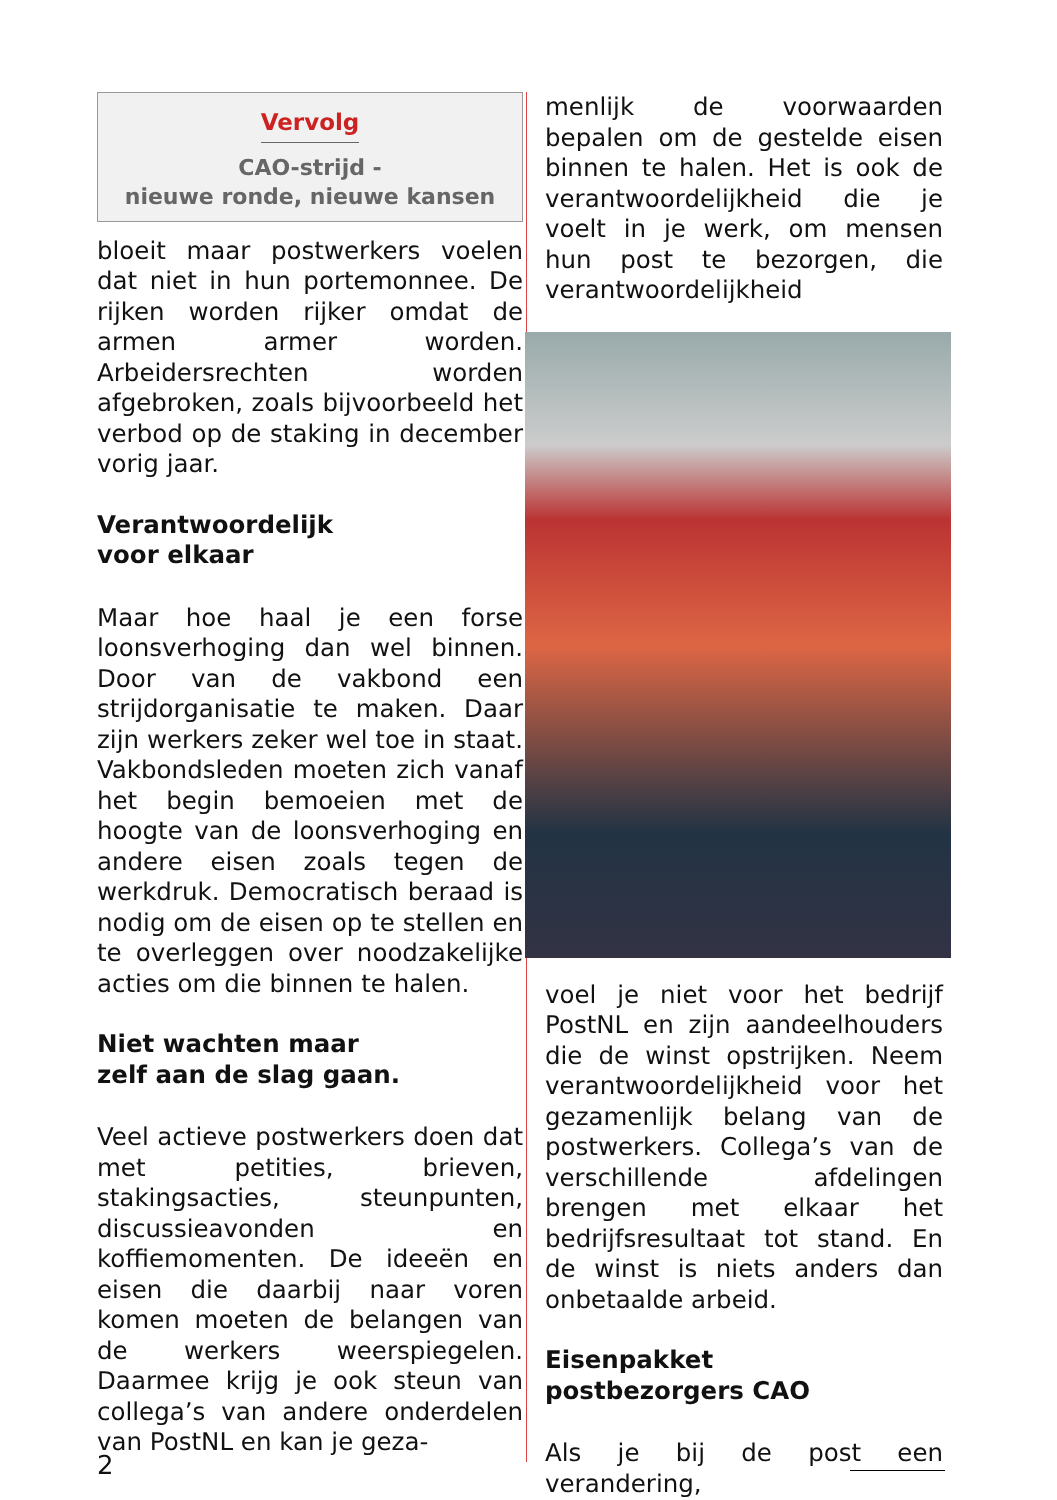Vervolg
CAO-strijd -
nieuwe ronde, nieuwe kansen
bloeit maar postwerkers voelen dat niet in hun portemonnee. De rijken worden rijker omdat de armen armer worden. Arbeidersrechten worden afgebroken, zoals bijvoorbeeld het verbod op de staking in december vorig jaar.
Verantwoordelijk
voor elkaar
Maar hoe haal je een forse loonsverhoging dan wel binnen. Door van de vakbond een strijdorganisatie te maken. Daar zijn werkers zeker wel toe in staat. Vakbondsleden moeten zich vanaf het begin bemoeien met de hoogte van de loonsverhoging en andere eisen zoals tegen de werkdruk. Democratisch beraad is nodig om de eisen op te stellen en te overleggen over noodzakelijke acties om die binnen te halen.
Niet wachten maar
zelf aan de slag gaan.
Veel actieve postwerkers doen dat met petities, brieven, stakingsacties, steunpunten, discussieavonden en koffiemomenten. De ideeën en eisen die daarbij naar voren komen moeten de belangen van de werkers weerspiegelen. Daarmee krijg je ook steun van collega’s van andere onderdelen van PostNL en kan je geza-
menlijk de voorwaarden bepalen om de gestelde eisen binnen te halen. Het is ook de verantwoordelijkheid die je voelt in je werk, om mensen hun post te bezorgen, die verantwoordelijkheid
voel je niet voor het bedrijf PostNL en zijn aandeelhouders die de winst opstrijken. Neem verantwoordelijkheid voor het gezamenlijk belang van de postwerkers. Collega’s van de verschillende afdelingen brengen met elkaar het bedrijfsresultaat tot stand. En de winst is niets anders dan onbetaalde arbeid.
Eisenpakket
postbezorgers CAO
Als je bij de post een verandering,
2